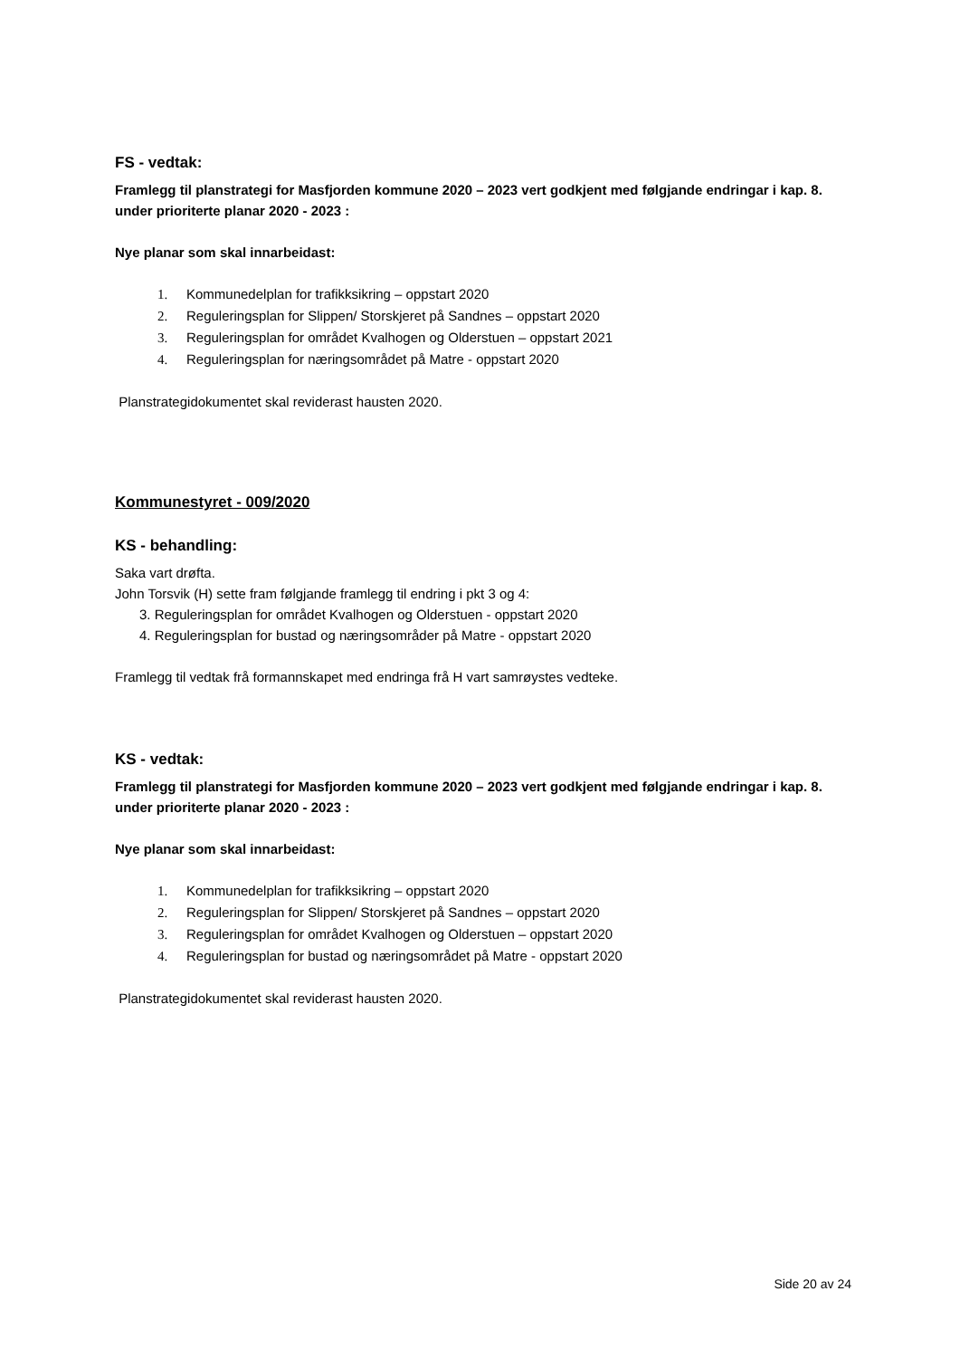FS - vedtak:
Framlegg til planstrategi for Masfjorden kommune 2020 – 2023 vert godkjent med følgjande endringar i kap. 8. under prioriterte planar 2020 - 2023 :
Nye planar som skal innarbeidast:
1. Kommunedelplan for trafikksikring – oppstart 2020
2. Reguleringsplan for Slippen/ Storskjeret på Sandnes – oppstart 2020
3. Reguleringsplan for området Kvalhogen og Olderstuen – oppstart 2021
4. Reguleringsplan for næringsområdet på Matre - oppstart 2020
Planstrategidokumentet skal reviderast hausten 2020.
Kommunestyret - 009/2020
KS - behandling:
Saka vart drøfta.
John Torsvik (H) sette fram følgjande framlegg til endring i pkt 3 og 4:
3. Reguleringsplan for området Kvalhogen og Olderstuen - oppstart 2020
4. Reguleringsplan for bustad og næringsområder på Matre - oppstart 2020
Framlegg til vedtak frå formannskapet med endringa frå H vart samrøystes vedteke.
KS - vedtak:
Framlegg til planstrategi for Masfjorden kommune 2020 – 2023 vert godkjent med følgjande endringar i kap. 8. under prioriterte planar 2020 - 2023 :
Nye planar som skal innarbeidast:
1. Kommunedelplan for trafikksikring – oppstart 2020
2. Reguleringsplan for Slippen/ Storskjeret på Sandnes – oppstart 2020
3. Reguleringsplan for området Kvalhogen og Olderstuen – oppstart 2020
4. Reguleringsplan for bustad og næringsområdet på Matre - oppstart 2020
Planstrategidokumentet skal reviderast hausten 2020.
Side 20 av 24